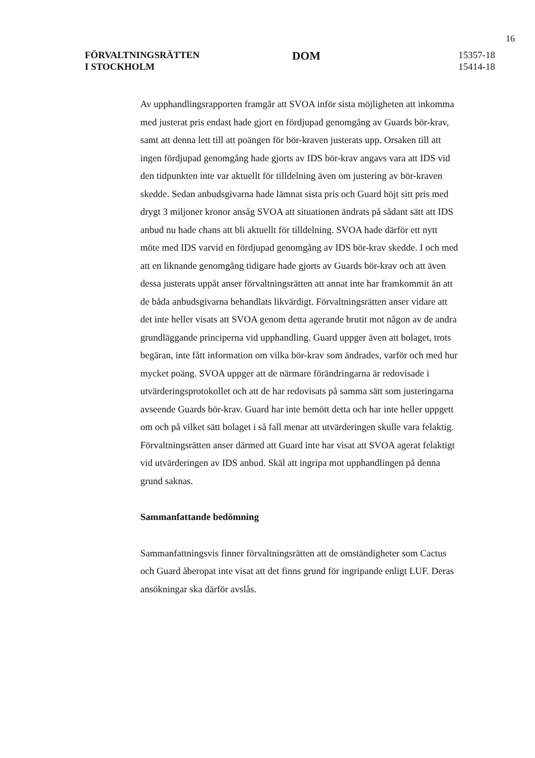16
FÖRVALTNINGSRÄTTEN
I STOCKHOLM
DOM
15357-18
15414-18
Av upphandlingsrapporten framgår att SVOA inför sista möjligheten att inkomma med justerat pris endast hade gjort en fördjupad genomgång av Guards bör-krav, samt att denna lett till att poängen för bör-kraven justerats upp. Orsaken till att ingen fördjupad genomgång hade gjorts av IDS bör-krav angavs vara att IDS vid den tidpunkten inte var aktuellt för tilldelning även om justering av bör-kraven skedde. Sedan anbudsgivarna hade lämnat sista pris och Guard höjt sitt pris med drygt 3 miljoner kronor ansåg SVOA att situationen ändrats på sådant sätt att IDS anbud nu hade chans att bli aktuellt för tilldelning. SVOA hade därför ett nytt möte med IDS varvid en fördjupad genomgång av IDS bör-krav skedde. I och med att en liknande genomgång tidigare hade gjorts av Guards bör-krav och att även dessa justerats uppåt anser förvaltningsrätten att annat inte har framkommit än att de båda anbudsgivarna behandlats likvärdigt. Förvaltningsrätten anser vidare att det inte heller visats att SVOA genom detta agerande brutit mot någon av de andra grundläggande principerna vid upphandling. Guard uppger även att bolaget, trots begäran, inte fått information om vilka bör-krav som ändrades, varför och med hur mycket poäng. SVOA uppger att de närmare förändringarna är redovisade i utvärderingsprotokollet och att de har redovisats på samma sätt som justeringarna avseende Guards bör-krav. Guard har inte bemött detta och har inte heller uppgett om och på vilket sätt bolaget i så fall menar att utvärderingen skulle vara felaktig. Förvaltningsrätten anser därmed att Guard inte har visat att SVOA agerat felaktigt vid utvärderingen av IDS anbud. Skäl att ingripa mot upphandlingen på denna grund saknas.
Sammanfattande bedömning
Sammanfattningsvis finner förvaltningsrätten att de omständigheter som Cactus och Guard åberopat inte visat att det finns grund för ingripande enligt LUF. Deras ansökningar ska därför avslås.